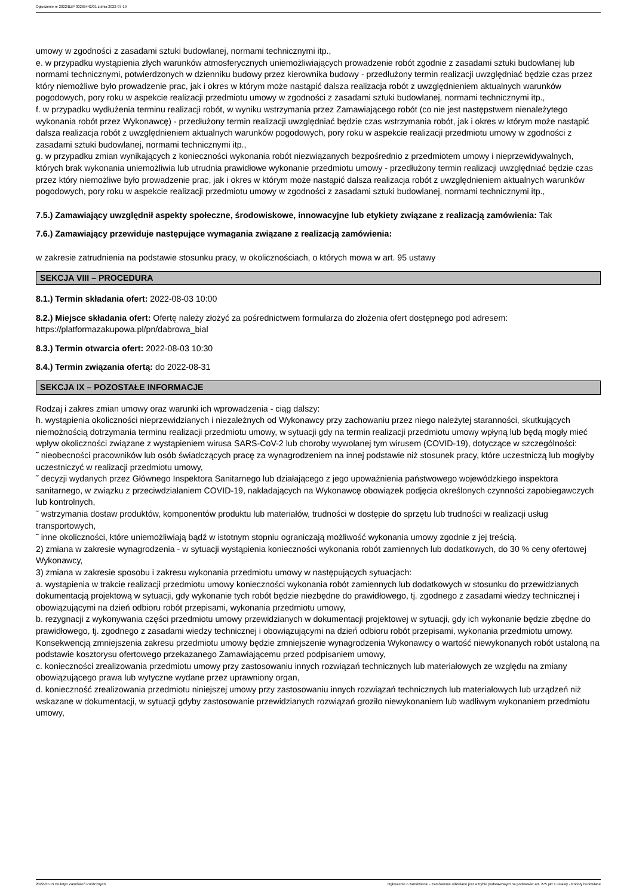Ogłoszenie nr 2022/BZP 00265442/01 z dnia 2022-07-19
umowy w zgodności z zasadami sztuki budowlanej, normami technicznymi itp.,
e. w przypadku wystąpienia złych warunków atmosferycznych uniemożliwiających prowadzenie robót zgodnie z zasadami sztuki budowlanej lub normami technicznymi, potwierdzonych w dzienniku budowy przez kierownika budowy - przedłużony termin realizacji uwzględniać będzie czas przez który niemożliwe było prowadzenie prac, jak i okres w którym może nastąpić dalsza realizacja robót z uwzględnieniem aktualnych warunków pogodowych, pory roku w aspekcie realizacji przedmiotu umowy w zgodności z zasadami sztuki budowlanej, normami technicznymi itp.,
f. w przypadku wydłużenia terminu realizacji robót, w wyniku wstrzymania przez Zamawiającego robót (co nie jest następstwem nienależytego wykonania robót przez Wykonawcę) - przedłużony termin realizacji uwzględniać będzie czas wstrzymania robót, jak i okres w którym może nastąpić dalsza realizacja robót z uwzględnieniem aktualnych warunków pogodowych, pory roku w aspekcie realizacji przedmiotu umowy w zgodności z zasadami sztuki budowlanej, normami technicznymi itp.,
g. w przypadku zmian wynikających z konieczności wykonania robót niezwiązanych bezpośrednio z przedmiotem umowy i nieprzewidywalnych, których brak wykonania uniemożliwia lub utrudnia prawidłowe wykonanie przedmiotu umowy - przedłużony termin realizacji uwzględniać będzie czas przez który niemożliwe było prowadzenie prac, jak i okres w którym może nastąpić dalsza realizacja robót z uwzględnieniem aktualnych warunków pogodowych, pory roku w aspekcie realizacji przedmiotu umowy w zgodności z zasadami sztuki budowlanej, normami technicznymi itp.,
7.5.) Zamawiający uwzględnił aspekty społeczne, środowiskowe, innowacyjne lub etykiety związane z realizacją zamówienia: Tak
7.6.) Zamawiający przewiduje następujące wymagania związane z realizacją zamówienia:
w zakresie zatrudnienia na podstawie stosunku pracy, w okolicznościach, o których mowa w art. 95 ustawy
SEKCJA VIII – PROCEDURA
8.1.) Termin składania ofert: 2022-08-03 10:00
8.2.) Miejsce składania ofert: Ofertę należy złożyć za pośrednictwem formularza do złożenia ofert dostępnego pod adresem: https://platformazakupowa.pl/pn/dabrowa_bial
8.3.) Termin otwarcia ofert: 2022-08-03 10:30
8.4.) Termin związania ofertą: do 2022-08-31
SEKCJA IX – POZOSTAŁE INFORMACJE
Rodzaj i zakres zmian umowy oraz warunki ich wprowadzenia - ciąg dalszy:
h. wystąpienia okoliczności nieprzewidzianych i niezależnych od Wykonawcy przy zachowaniu przez niego należytej staranności, skutkujących niemożnością dotrzymania terminu realizacji przedmiotu umowy, w sytuacji gdy na termin realizacji przedmiotu umowy wpłyną lub będą mogły mieć wpływ okoliczności związane z wystąpieniem wirusa SARS-CoV-2 lub choroby wywołanej tym wirusem (COVID-19), dotyczące w szczególności:
˜ nieobecności pracowników lub osób świadczących pracę za wynagrodzeniem na innej podstawie niż stosunek pracy, które uczestniczą lub mogłyby uczestniczyć w realizacji przedmiotu umowy,
˜ decyzji wydanych przez Głównego Inspektora Sanitarnego lub działającego z jego upoważnienia państwowego wojewódzkiego inspektora sanitarnego, w związku z przeciwdziałaniem COVID-19, nakładających na Wykonawcę obowiązek podjęcia określonych czynności zapobiegawczych lub kontrolnych,
˜ wstrzymania dostaw produktów, komponentów produktu lub materiałów, trudności w dostępie do sprzętu lub trudności w realizacji usług transportowych,
˜ inne okoliczności, które uniemożliwiają bądź w istotnym stopniu ograniczają możliwość wykonania umowy zgodnie z jej treścią.
2) zmiana w zakresie wynagrodzenia - w sytuacji wystąpienia konieczności wykonania robót zamiennych lub dodatkowych, do 30 % ceny ofertowej Wykonawcy,
3) zmiana w zakresie sposobu i zakresu wykonania przedmiotu umowy w następujących sytuacjach:
a. wystąpienia w trakcie realizacji przedmiotu umowy konieczności wykonania robót zamiennych lub dodatkowych w stosunku do przewidzianych dokumentacją projektową w sytuacji, gdy wykonanie tych robót będzie niezbędne do prawidłowego, tj. zgodnego z zasadami wiedzy technicznej i obowiązującymi na dzień odbioru robót przepisami, wykonania przedmiotu umowy,
b. rezygnacji z wykonywania części przedmiotu umowy przewidzianych w dokumentacji projektowej w sytuacji, gdy ich wykonanie będzie zbędne do prawidłowego, tj. zgodnego z zasadami wiedzy technicznej i obowiązującymi na dzień odbioru robót przepisami, wykonania przedmiotu umowy. Konsekwencją zmniejszenia zakresu przedmiotu umowy będzie zmniejszenie wynagrodzenia Wykonawcy o wartość niewykonanych robót ustaloną na podstawie kosztorysu ofertowego przekazanego Zamawiającemu przed podpisaniem umowy,
c. konieczności zrealizowania przedmiotu umowy przy zastosowaniu innych rozwiązań technicznych lub materiałowych ze względu na zmiany obowiązującego prawa lub wytyczne wydane przez uprawniony organ,
d. konieczność zrealizowania przedmiotu niniejszej umowy przy zastosowaniu innych rozwiązań technicznych lub materiałowych lub urządzeń niż wskazane w dokumentacji, w sytuacji gdyby zastosowanie przewidzianych rozwiązań groziło niewykonaniem lub wadliwym wykonaniem przedmiotu umowy,
2022-07-19 Biuletyn Zamówień Publicznych Ogłoszenie o zamówieniu - Zamówienie udzielane jest w trybie podstawowym na podstawie: art. 275 pkt 1 ustawy - Roboty budowlane